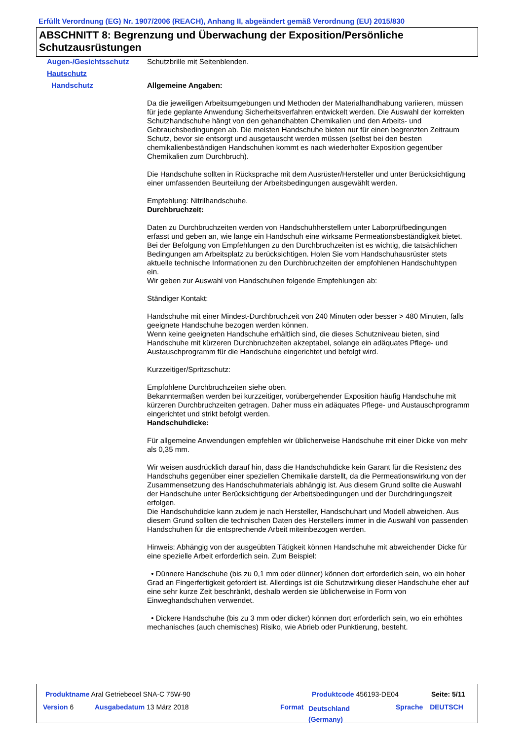Erfüllt Verordnung (EG) Nr. 1907/2006 (REACH), Anhang II, abgeändert gemäß Verordnung (EU) 2015/830
ABSCHNITT 8: Begrenzung und Überwachung der Exposition/Persönliche Schutzausrüstungen
Augen-/Gesichtsschutz Schutzbrille mit Seitenblenden.
Hautschutz
Handschutz Allgemeine Angaben:
Da die jeweiligen Arbeitsumgebungen und Methoden der Materialhandhabung variieren, müssen für jede geplante Anwendung Sicherheitsverfahren entwickelt werden. Die Auswahl der korrekten Schutzhandschuhe hängt von den gehandhabten Chemikalien und den Arbeits- und Gebrauchsbedingungen ab. Die meisten Handschuhe bieten nur für einen begrenzten Zeitraum Schutz, bevor sie entsorgt und ausgetauscht werden müssen (selbst bei den besten chemikalienbeständigen Handschuhen kommt es nach wiederholter Exposition gegenüber Chemikalien zum Durchbruch).
Die Handschuhe sollten in Rücksprache mit dem Ausrüster/Hersteller und unter Berücksichtigung einer umfassenden Beurteilung der Arbeitsbedingungen ausgewählt werden.
Empfehlung: Nitrilhandschuhe.
Durchbruchzeit:
Daten zu Durchbruchzeiten werden von Handschuhherstellern unter Laborprüfbedingungen erfasst und geben an, wie lange ein Handschuh eine wirksame Permeationsbeständigkeit bietet. Bei der Befolgung von Empfehlungen zu den Durchbruchzeiten ist es wichtig, die tatsächlichen Bedingungen am Arbeitsplatz zu berücksichtigen. Holen Sie vom Handschuhausrüster stets aktuelle technische Informationen zu den Durchbruchzeiten der empfohlenen Handschuhtypen ein.
Wir geben zur Auswahl von Handschuhen folgende Empfehlungen ab:
Ständiger Kontakt:
Handschuhe mit einer Mindest-Durchbruchzeit von 240 Minuten oder besser > 480 Minuten, falls geeignete Handschuhe bezogen werden können.
Wenn keine geeigneten Handschuhe erhältlich sind, die dieses Schutzniveau bieten, sind Handschuhe mit kürzeren Durchbruchzeiten akzeptabel, solange ein adäquates Pflege- und Austauschprogramm für die Handschuhe eingerichtet und befolgt wird.
Kurzzeitiger/Spritzschutz:
Empfohlene Durchbruchzeiten siehe oben.
Bekanntermaßen werden bei kurzzeitiger, vorübergehender Exposition häufig Handschuhe mit kürzeren Durchbruchzeiten getragen. Daher muss ein adäquates Pflege- und Austauschprogramm eingerichtet und strikt befolgt werden.
Handschuhdicke:
Für allgemeine Anwendungen empfehlen wir üblicherweise Handschuhe mit einer Dicke von mehr als 0,35 mm.
Wir weisen ausdrücklich darauf hin, dass die Handschuhdicke kein Garant für die Resistenz des Handschuhs gegenüber einer speziellen Chemikalie darstellt, da die Permeationswirkung von der Zusammensetzung des Handschuhmaterials abhängig ist. Aus diesem Grund sollte die Auswahl der Handschuhe unter Berücksichtigung der Arbeitsbedingungen und der Durchdringungszeit erfolgen.
Die Handschuhdicke kann zudem je nach Hersteller, Handschuhart und Modell abweichen. Aus diesem Grund sollten die technischen Daten des Herstellers immer in die Auswahl von passenden Handschuhen für die entsprechende Arbeit miteinbezogen werden.
Hinweis: Abhängig von der ausgeübten Tätigkeit können Handschuhe mit abweichender Dicke für eine spezielle Arbeit erforderlich sein. Zum Beispiel:
• Dünnere Handschuhe (bis zu 0,1 mm oder dünner) können dort erforderlich sein, wo ein hoher Grad an Fingerfertigkeit gefordert ist. Allerdings ist die Schutzwirkung dieser Handschuhe eher auf eine sehr kurze Zeit beschränkt, deshalb werden sie üblicherweise in Form von Einweghandschuhen verwendet.
• Dickere Handschuhe (bis zu 3 mm oder dicker) können dort erforderlich sein, wo ein erhöhtes mechanisches (auch chemisches) Risiko, wie Abrieb oder Punktierung, besteht.
Produktname Aral Getriebeoel SNA-C 75W-90
Produktcode 456193-DE04 Seite: 5/11
Version 6 Ausgabedatum 13 März 2018 Format
Deutschland
(Germany)
Sprache DEUTSCH